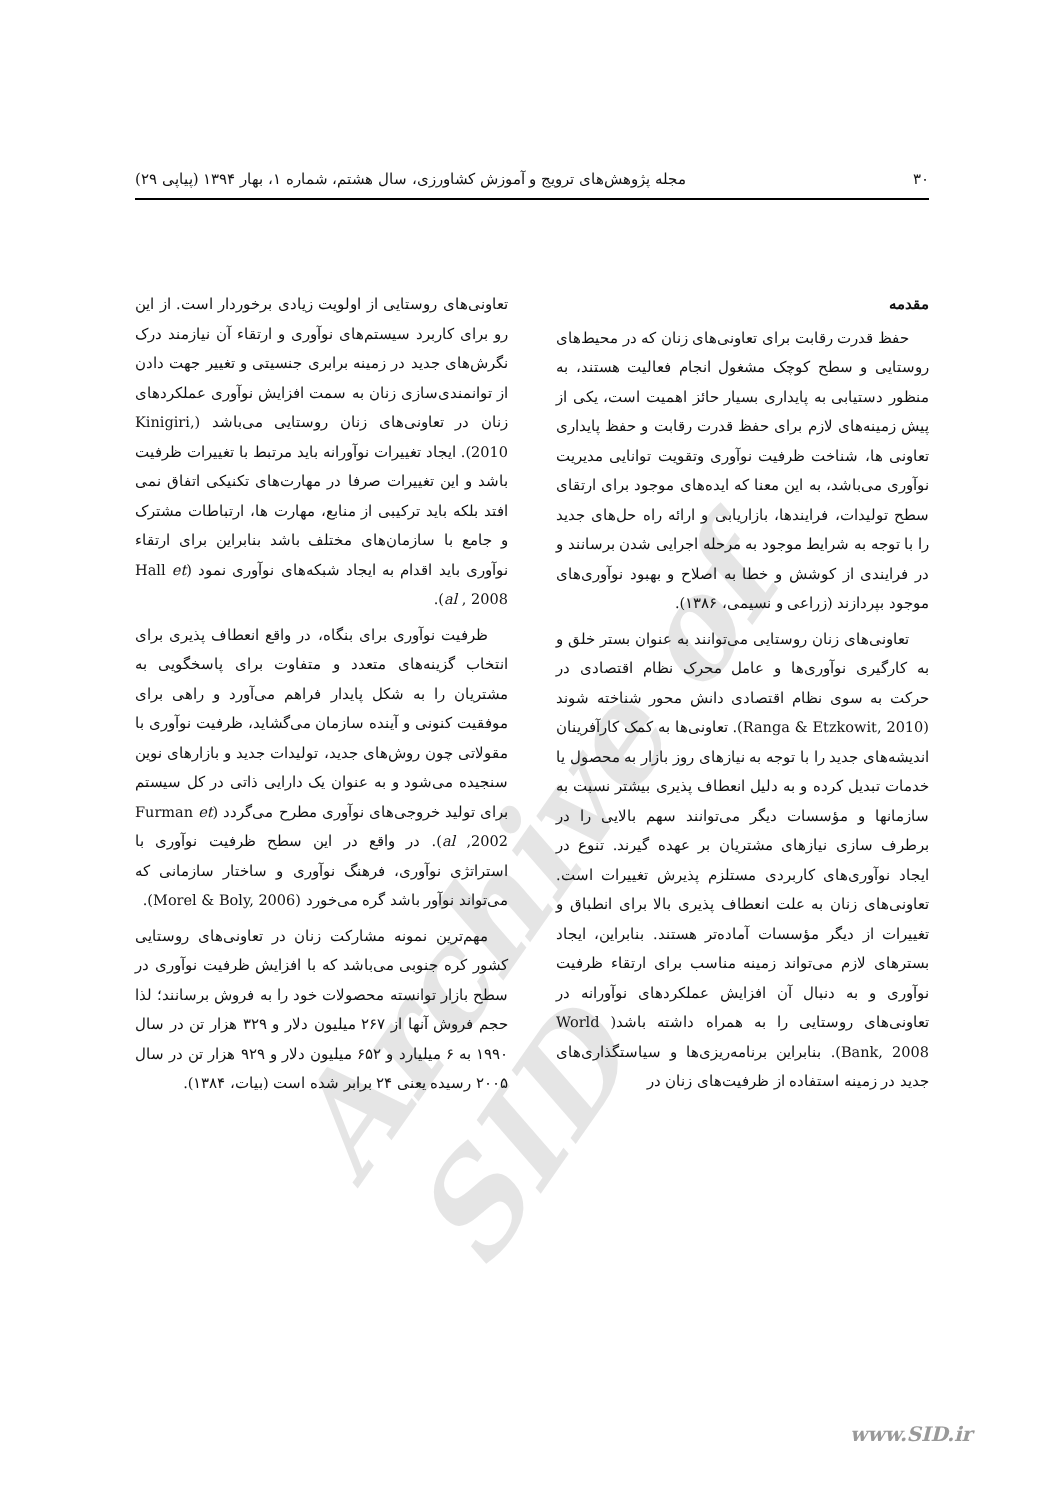Archive of SID
۳۰ مجله پژوهش‌های ترویج و آموزش کشاورزی، سال هشتم، شماره ۱، بهار ۱۳۹۴ (پیاپی ۲۹)
مقدمه
حفظ قدرت رقابت برای تعاونی‌های زنان که در محیط‌های روستایی و سطح کوچک مشغول انجام فعالیت هستند، به منظور دستیابی به پایداری بسیار حائز اهمیت است، یکی از پیش زمینه‌های لازم برای حفظ قدرت رقابت و حفظ پایداری تعاونی ها، شناخت ظرفیت نوآوری وتقویت توانایی مدیریت نوآوری می‌باشد، به این معنا که ایده‌های موجود برای ارتقای سطح تولیدات، فرایندها، بازاریابی و ارائه راه حل‌های جدید را با توجه به شرایط موجود به مرحله اجرایی شدن برسانند و در فرایندی از کوشش و خطا به اصلاح و بهبود نوآوری‌های موجود بپردازند (زراعی و نسیمی، ۱۳۸۶).
تعاونی‌های زنان روستایی می‌توانند به عنوان بستر خلق و به کارگیری نوآوری‌ها و عامل محرک نظام اقتصادی در حرکت به سوی نظام اقتصادی دانش محور شناخته شوند (Ranga & Etzkowit, 2010). تعاونی‌ها به کمک کارآفرینان اندیشه‌های جدید را با توجه به نیازهای روز بازار به محصول یا خدمات تبدیل کرده و به دلیل انعطاف پذیری بیشتر نسبت به سازمانها و مؤسسات دیگر می‌توانند سهم بالایی را در برطرف سازی نیازهای مشتریان بر عهده گیرند. تنوع در ایجاد نوآوری‌های کاربردی مستلزم پذیرش تغییرات است. تعاونی‌های زنان به علت انعطاف پذیری بالا برای انطباق و تغییرات از دیگر مؤسسات آماده‌تر هستند. بنابراین، ایجاد بسترهای لازم می‌تواند زمینه مناسب برای ارتقاء ظرفیت نوآوری و به دنبال آن افزایش عملکردهای نوآورانه در تعاونی‌های روستایی را به همراه داشته باشد( World Bank, 2008). بنابراین برنامه‌ریزی‌ها و سیاستگذاری‌های جدید در زمینه استفاده از ظرفیت‌های زنان در
تعاونی‌های روستایی از اولویت زیادی برخوردار است. از این رو برای کاربرد سیستم‌های نوآوری و ارتقاء آن نیازمند درک نگرش‌های جدید در زمینه برابری جنسیتی و تغییر جهت دادن از توانمندی‌سازی زنان به سمت افزایش نوآوری عملکردهای زنان در تعاونی‌های زنان روستایی می‌باشد (Kinigiri, 2010). ایجاد تغییرات نوآورانه باید مرتبط با تغییرات ظرفیت باشد و این تغییرات صرفا در مهارت‌های تکنیکی اتفاق نمی افتد بلکه باید ترکیبی از منابع، مهارت ها، ارتباطات مشترک و جامع با سازمان‌های مختلف باشد بنابراین برای ارتقاء نوآوری باید اقدام به ایجاد شبکه‌های نوآوری نمود (Hall et al , 2008).
ظرفیت نوآوری برای بنگاه، در واقع انعطاف پذیری برای انتخاب گزینه‌های متعدد و متفاوت برای پاسخگویی به مشتریان را به شکل پایدار فراهم می‌آورد و راهی برای موفقیت کنونی و آینده سازمان می‌گشاید، ظرفیت نوآوری با مقولاتی چون روش‌های جدید، تولیدات جدید و بازارهای نوین سنجیده می‌شود و به عنوان یک دارایی ذاتی در کل سیستم برای تولید خروجی‌های نوآوری مطرح می‌گردد (Furman et al ,2002). در واقع در این سطح ظرفیت نوآوری با استراتژی نوآوری، فرهنگ نوآوری و ساختار سازمانی که می‌تواند نوآور باشد گره می‌خورد (Morel & Boly, 2006).
مهم‌ترین نمونه مشارکت زنان در تعاونی‌های روستایی کشور کره جنوبی می‌باشد که با افزایش ظرفیت نوآوری در سطح بازار توانسته محصولات خود را به فروش برسانند؛ لذا حجم فروش آنها از ۲۶۷ میلیون دلار و ۳۲۹ هزار تن در سال ۱۹۹۰ به ۶ میلیارد و ۶۵۲ میلیون دلار و ۹۲۹ هزار تن در سال ۲۰۰۵ رسیده یعنی ۲۴ برابر شده است (بیات، ۱۳۸۴).
www.SID.ir